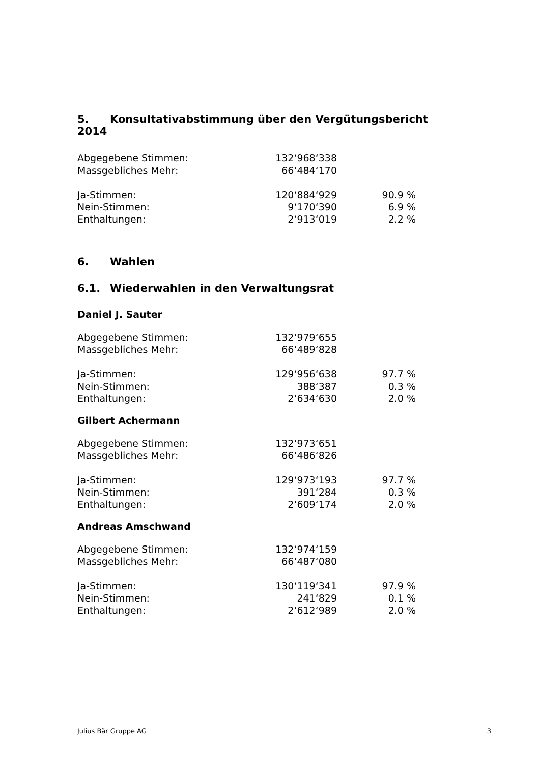5. Konsultativabstimmung über den Vergütungsbericht 2014
| Abgegebene Stimmen: | 132‘968‘338 | |
| Massgebliches Mehr: | 66‘484‘170 | |
| Ja-Stimmen: | 120‘884‘929 | 90.9 % |
| Nein-Stimmen: | 9‘170‘390 | 6.9 % |
| Enthaltungen: | 2‘913‘019 | 2.2 % |
6. Wahlen
6.1. Wiederwahlen in den Verwaltungsrat
Daniel J. Sauter
| Abgegebene Stimmen: | 132‘979‘655 | |
| Massgebliches Mehr: | 66‘489‘828 | |
| Ja-Stimmen: | 129‘956‘638 | 97.7 % |
| Nein-Stimmen: | 388‘387 | 0.3 % |
| Enthaltungen: | 2‘634‘630 | 2.0 % |
Gilbert Achermann
| Abgegebene Stimmen: | 132‘973‘651 | |
| Massgebliches Mehr: | 66‘486‘826 | |
| Ja-Stimmen: | 129‘973‘193 | 97.7 % |
| Nein-Stimmen: | 391‘284 | 0.3 % |
| Enthaltungen: | 2‘609‘174 | 2.0 % |
Andreas Amschwand
| Abgegebene Stimmen: | 132‘974‘159 | |
| Massgebliches Mehr: | 66‘487‘080 | |
| Ja-Stimmen: | 130‘119‘341 | 97.9 % |
| Nein-Stimmen: | 241‘829 | 0.1 % |
| Enthaltungen: | 2‘612‘989 | 2.0 % |
Julius Bär Gruppe AG 3